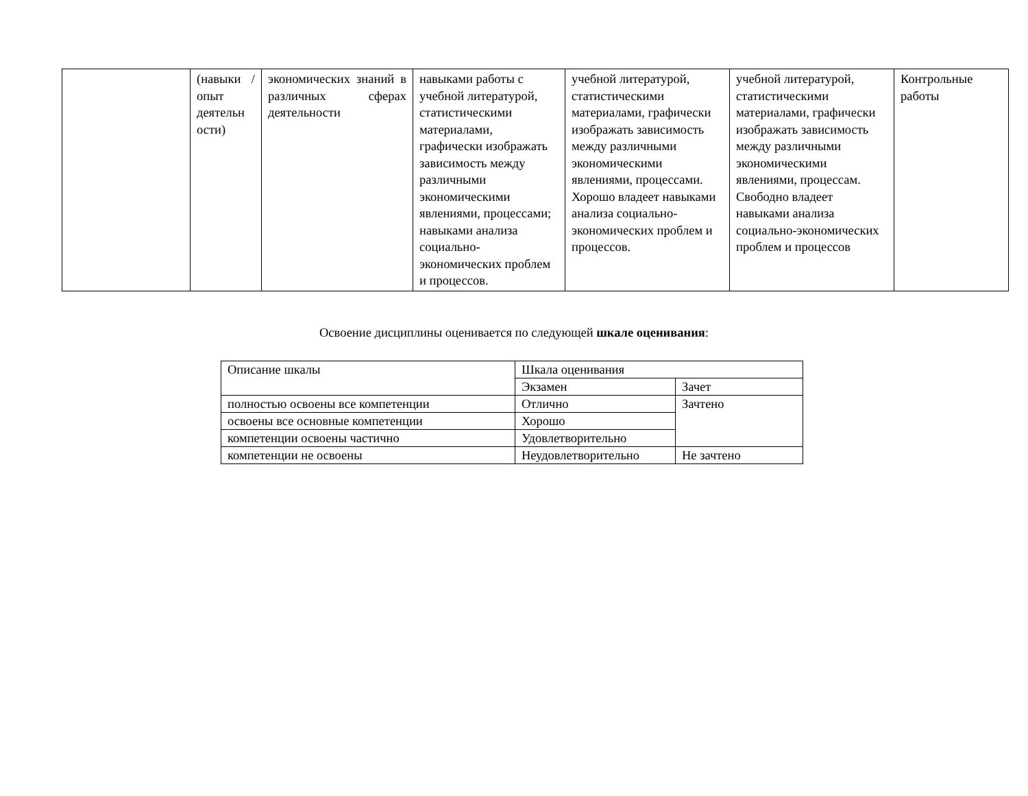| | (навыки / опыт деятельн ости) | экономических знаний в различных сферах деятельности | навыками работы с учебной литературой, статистическими материалами, графически изображать зависимость между различными экономическими явлениями, процессами; навыками анализа социально-экономических проблем и процессов. | учебной литературой, статистическими материалами, графически изображать зависимость между различными экономическими явлениями, процессами. Хорошо владеет навыками анализа социально-экономических проблем и процессов. | учебной литературой, статистическими материалами, графически изображать зависимость между различными экономическими явлениями, процессам. Свободно владеет навыками анализа социально-экономических проблем и процессов | Контрольные работы |
Освоение дисциплины оценивается по следующей шкале оценивания:
| Описание шкалы | Шкала оценивания | |
| | Экзамен | Зачет |
| полностью освоены все компетенции | Отлично | Зачтено |
| освоены все основные компетенции | Хорошо | |
| компетенции освоены частично | Удовлетворительно | |
| компетенции не освоены | Неудовлетворительно | Не зачтено |